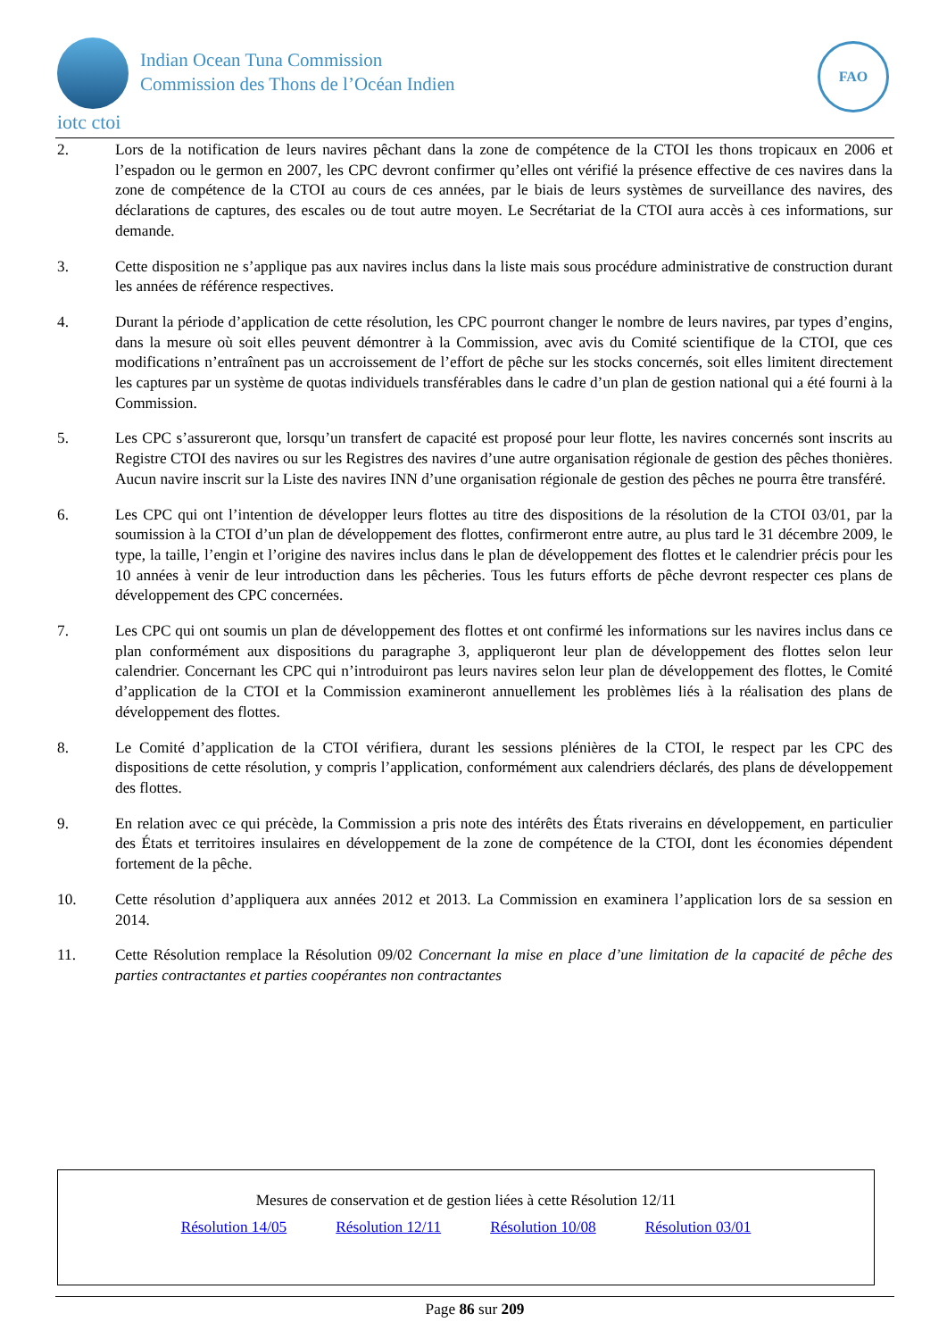Indian Ocean Tuna Commission
Commission des Thons de l’Océan Indien
iotc ctoi
FAO
2. Lors de la notification de leurs navires pêchant dans la zone de compétence de la CTOI les thons tropicaux en 2006 et l’espadon ou le germon en 2007, les CPC devront confirmer qu’elles ont vérifié la présence effective de ces navires dans la zone de compétence de la CTOI au cours de ces années, par le biais de leurs systèmes de surveillance des navires, des déclarations de captures, des escales ou de tout autre moyen. Le Secrétariat de la CTOI aura accès à ces informations, sur demande.
3. Cette disposition ne s’applique pas aux navires inclus dans la liste mais sous procédure administrative de construction durant les années de référence respectives.
4. Durant la période d’application de cette résolution, les CPC pourront changer le nombre de leurs navires, par types d’engins, dans la mesure où soit elles peuvent démontrer à la Commission, avec avis du Comité scientifique de la CTOI, que ces modifications n’entraînent pas un accroissement de l’effort de pêche sur les stocks concernés, soit elles limitent directement les captures par un système de quotas individuels transférables dans le cadre d’un plan de gestion national qui a été fourni à la Commission.
5. Les CPC s’assureront que, lorsqu’un transfert de capacité est proposé pour leur flotte, les navires concernés sont inscrits au Registre CTOI des navires ou sur les Registres des navires d’une autre organisation régionale de gestion des pêches thonières. Aucun navire inscrit sur la Liste des navires INN d’une organisation régionale de gestion des pêches ne pourra être transféré.
6. Les CPC qui ont l’intention de développer leurs flottes au titre des dispositions de la résolution de la CTOI 03/01, par la soumission à la CTOI d’un plan de développement des flottes, confirmeront entre autre, au plus tard le 31 décembre 2009, le type, la taille, l’engin et l’origine des navires inclus dans le plan de développement des flottes et le calendrier précis pour les 10 années à venir de leur introduction dans les pêcheries. Tous les futurs efforts de pêche devront respecter ces plans de développement des CPC concernées.
7. Les CPC qui ont soumis un plan de développement des flottes et ont confirmé les informations sur les navires inclus dans ce plan conformément aux dispositions du paragraphe 3, appliqueront leur plan de développement des flottes selon leur calendrier. Concernant les CPC qui n’introduiront pas leurs navires selon leur plan de développement des flottes, le Comité d’application de la CTOI et la Commission examineront annuellement les problèmes liés à la réalisation des plans de développement des flottes.
8. Le Comité d’application de la CTOI vérifiera, durant les sessions plénières de la CTOI, le respect par les CPC des dispositions de cette résolution, y compris l’application, conformément aux calendriers déclarés, des plans de développement des flottes.
9. En relation avec ce qui précède, la Commission a pris note des intérêts des États riverains en développement, en particulier des États et territoires insulaires en développement de la zone de compétence de la CTOI, dont les économies dépendent fortement de la pêche.
10. Cette résolution d’appliquera aux années 2012 et 2013. La Commission en examinera l’application lors de sa session en 2014.
11. Cette Résolution remplace la Résolution 09/02 Concernant la mise en place d’une limitation de la capacité de pêche des parties contractantes et parties coopérantes non contractantes
Mesures de conservation et de gestion liées à cette Résolution 12/11
Résolution 14/05 Résolution 12/11 Résolution 10/08 Résolution 03/01
Page 86 sur 209